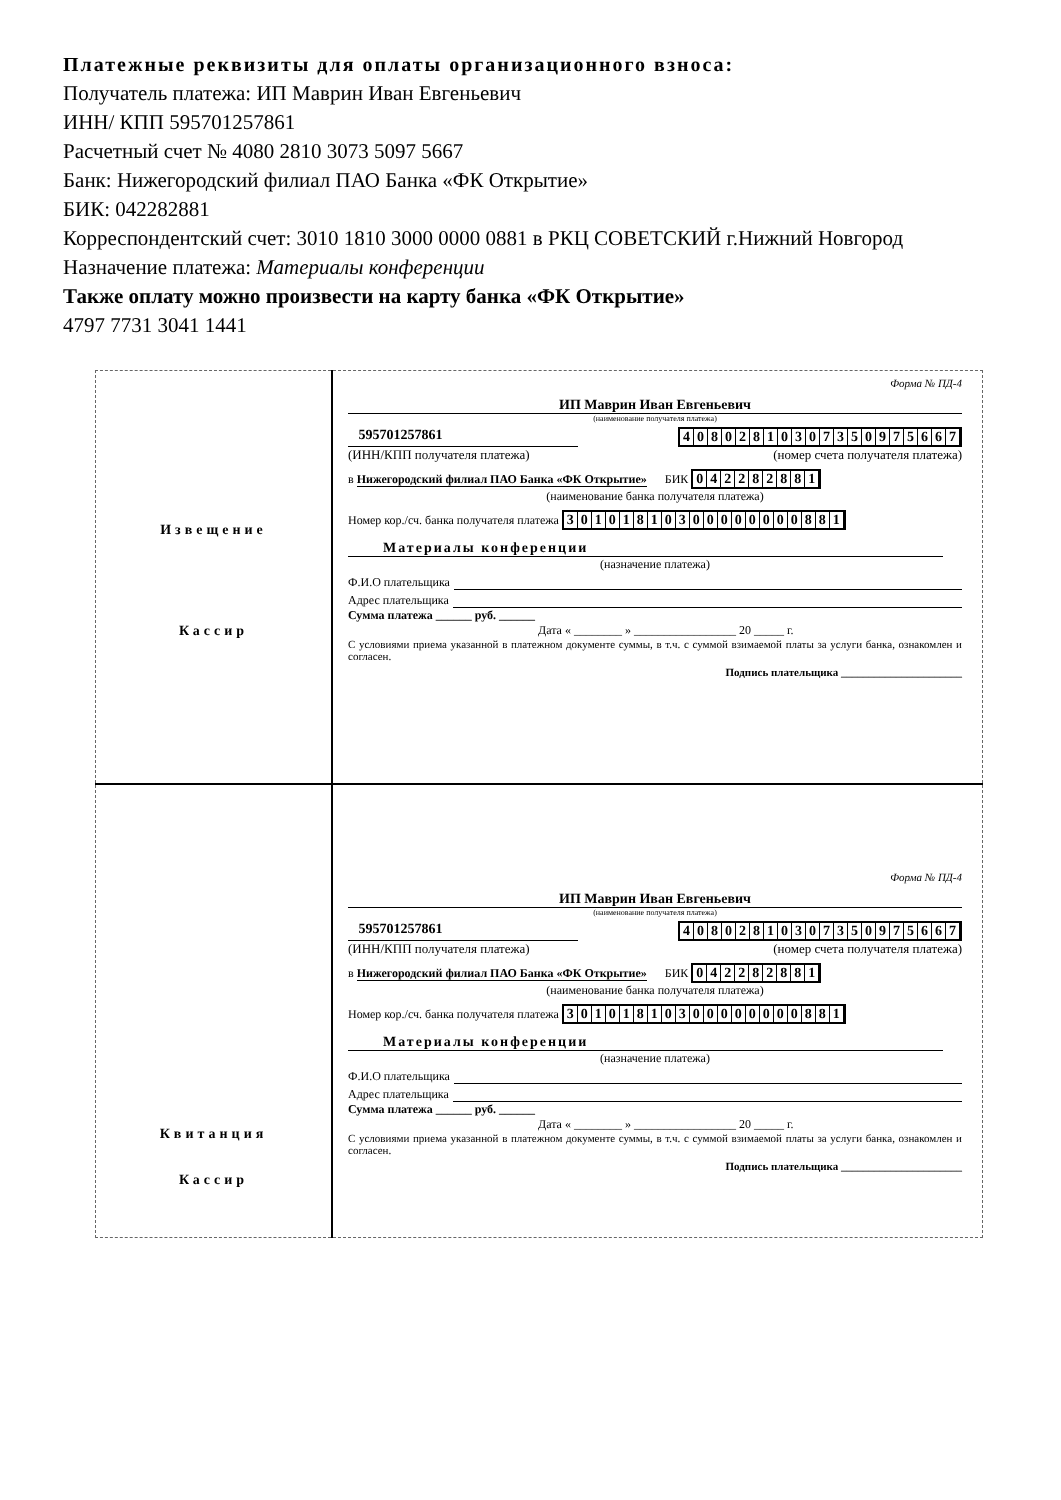Платежные реквизиты для оплаты организационного взноса:
Получатель платежа: ИП Маврин Иван Евгеньевич
ИНН/ КПП 595701257861
Расчетный счет № 4080 2810 3073 5097 5667
Банк: Нижегородский филиал ПАО Банка «ФК Открытие»
БИК: 042282881
Корреспондентский счет: 3010 1810 3000 0000 0881 в РКЦ СОВЕТСКИЙ г.Нижний Новгород
Назначение платежа: Материалы конференции
Также оплату можно произвести на карту банка «ФК Открытие»
4797 7731 3041 1441
| Извещение Кассир | Форма № ПД-4 ИП Маврин Иван Евгеньевич (наименование получателя платежа) 595701257861 4 0 8 0 2 8 1 0 3 0 7 3 5 0 9 7 5 6 6 7 (ИНН/КПП получателя платежа) (номер счета получателя платежа) в Нижегородский филиал ПАО Банка «ФК Открытие» БИК 0 4 2 2 8 2 8 8 1 (наименование банка получателя платежа) Номер кор./сч. банка получателя платежа 3 0 1 0 1 8 1 0 3 0 0 0 0 0 0 0 0 8 8 1 Материалы конференции (назначение платежа) Ф.И.О плательщика Адрес плательщика Сумма платежа ______ руб. ______ Дата « ________ » _________________ 20 _____ г. С условиями приема указанной в платежном документе суммы, в т.ч. с суммой взимаемой платы за услуги банка, ознакомлен и согласен. Подпись плательщика ______________________ |
| Квитанция Кассир | Форма № ПД-4 ИП Маврин Иван Евгеньевич (наименование получателя платежа) 595701257861 4 0 8 0 2 8 1 0 3 0 7 3 5 0 9 7 5 6 6 7 (ИНН/КПП получателя платежа) (номер счета получателя платежа) в Нижегородский филиал ПАО Банка «ФК Открытие» БИК 0 4 2 2 8 2 8 8 1 (наименование банка получателя платежа) Номер кор./сч. банка получателя платежа 3 0 1 0 1 8 1 0 3 0 0 0 0 0 0 0 0 8 8 1 Материалы конференции (назначение платежа) Ф.И.О плательщика Адрес плательщика Сумма платежа ______ руб. ______ Дата « ________ » _________________ 20 _____ г. С условиями приема указанной в платежном документе суммы, в т.ч. с суммой взимаемой платы за услуги банка, ознакомлен и согласен. Подпись плательщика ______________________ |